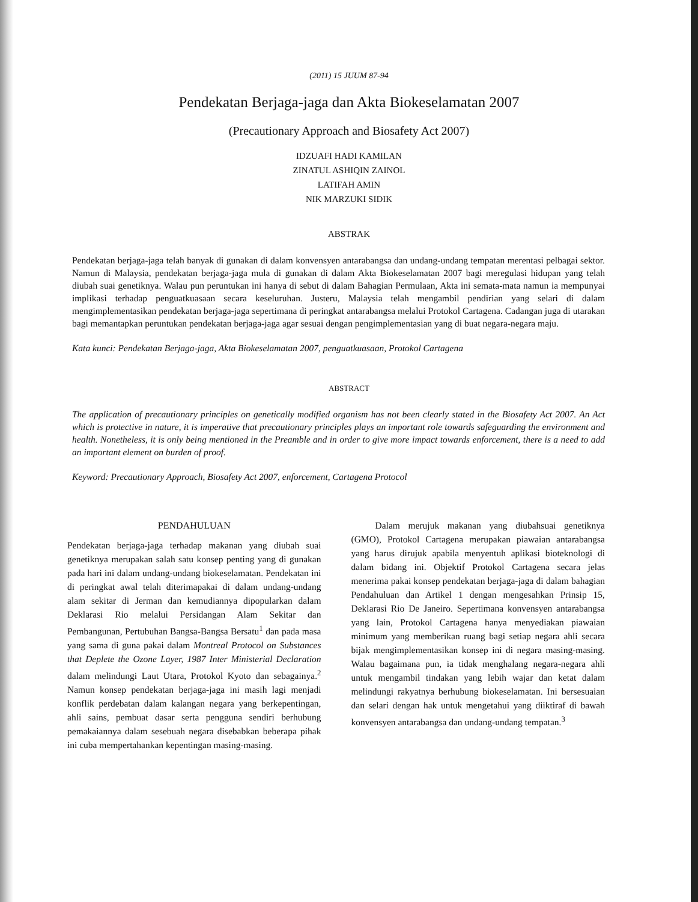(2011) 15 JUUM 87-94
Pendekatan Berjaga-jaga dan Akta Biokeselamatan 2007
(Precautionary Approach and Biosafety Act 2007)
IDZUAFI HADI KAMILAN
ZINATUL ASHIQIN ZAINOL
LATIFAH AMIN
NIK MARZUKI SIDIK
ABSTRAK
Pendekatan berjaga-jaga telah banyak di gunakan di dalam konvensyen antarabangsa dan undang-undang tempatan merentasi pelbagai sektor. Namun di Malaysia, pendekatan berjaga-jaga mula di gunakan di dalam Akta Biokeselamatan 2007 bagi meregulasi hidupan yang telah diubah suai genetiknya. Walau pun peruntukan ini hanya di sebut di dalam Bahagian Permulaan, Akta ini semata-mata namun ia mempunyai implikasi terhadap penguatkuasaan secara keseluruhan. Justeru, Malaysia telah mengambil pendirian yang selari di dalam mengimplementasikan pendekatan berjaga-jaga sepertimana di peringkat antarabangsa melalui Protokol Cartagena. Cadangan juga di utarakan bagi memantapkan peruntukan pendekatan berjaga-jaga agar sesuai dengan pengimplementasian yang di buat negara-negara maju.
Kata kunci: Pendekatan Berjaga-jaga, Akta Biokeselamatan 2007, penguatkuasaan, Protokol Cartagena
ABSTRACT
The application of precautionary principles on genetically modified organism has not been clearly stated in the Biosafety Act 2007. An Act which is protective in nature, it is imperative that precautionary principles plays an important role towards safeguarding the environment and health. Nonetheless, it is only being mentioned in the Preamble and in order to give more impact towards enforcement, there is a need to add an important element on burden of proof.
Keyword: Precautionary Approach, Biosafety Act 2007, enforcement, Cartagena Protocol
PENDAHULUAN
Pendekatan berjaga-jaga terhadap makanan yang diubah suai genetiknya merupakan salah satu konsep penting yang di gunakan pada hari ini dalam undang-undang biokeselamatan. Pendekatan ini di peringkat awal telah diterimapakai di dalam undang-undang alam sekitar di Jerman dan kemudiannya dipopularkan dalam Deklarasi Rio melalui Persidangan Alam Sekitar dan Pembangunan, Pertubuhan Bangsa-Bangsa Bersatu<sup>1</sup> dan pada masa yang sama di guna pakai dalam Montreal Protocol on Substances that Deplete the Ozone Layer, 1987 Inter Ministerial Declaration dalam melindungi Laut Utara, Protokol Kyoto dan sebagainya.<sup>2</sup> Namun konsep pendekatan berjaga-jaga ini masih lagi menjadi konflik perdebatan dalam kalangan negara yang berkepentingan, ahli sains, pembuat dasar serta pengguna sendiri berhubung pemakaiannya dalam sesebuah negara disebabkan beberapa pihak ini cuba mempertahankan kepentingan masing-masing.
Dalam merujuk makanan yang diubahsuai genetiknya (GMO), Protokol Cartagena merupakan piawaian antarabangsa yang harus dirujuk apabila menyentuh aplikasi bioteknologi di dalam bidang ini. Objektif Protokol Cartagena secara jelas menerima pakai konsep pendekatan berjaga-jaga di dalam bahagian Pendahuluan dan Artikel 1 dengan mengesahkan Prinsip 15, Deklarasi Rio De Janeiro. Sepertimana konvensyen antarabangsa yang lain, Protokol Cartagena hanya menyediakan piawaian minimum yang memberikan ruang bagi setiap negara ahli secara bijak mengimplementasikan konsep ini di negara masing-masing. Walau bagaimana pun, ia tidak menghalang negara-negara ahli untuk mengambil tindakan yang lebih wajar dan ketat dalam melindungi rakyatnya berhubung biokeselamatan. Ini bersesuaian dan selari dengan hak untuk mengetahui yang diiktiraf di bawah konvensyen antarabangsa dan undang-undang tempatan.<sup>3</sup>